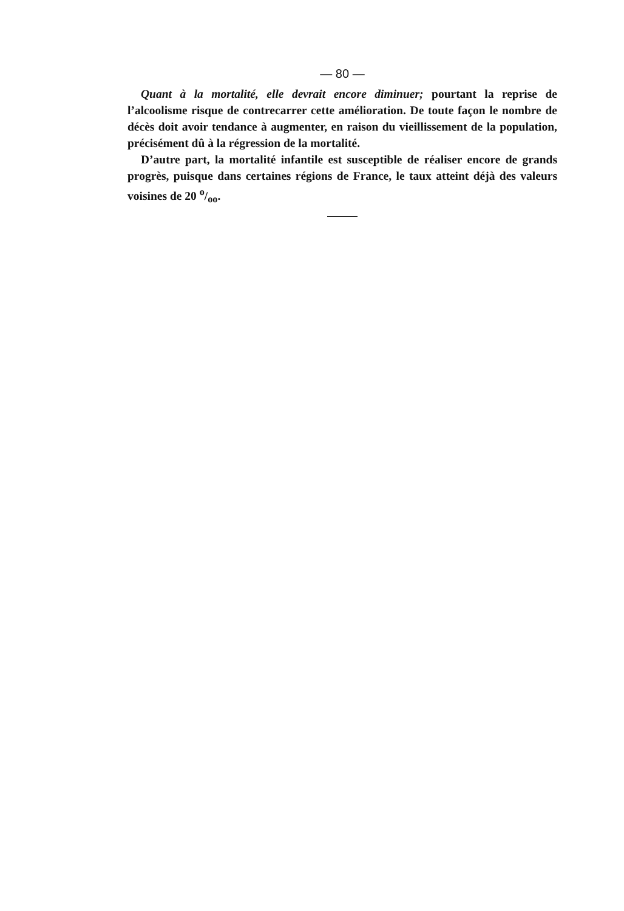— 80 —
Quant à la mortalité, elle devrait encore diminuer; pourtant la reprise de l’alcoolisme risque de contrecarrer cette amélioration. De toute façon le nombre de décès doit avoir tendance à augmenter, en raison du vieillissement de la population, précisément dû à la régression de la mortalité.
D’autre part, la mortalité infantile est susceptible de réaliser encore de grands progrès, puisque dans certaines régions de France, le taux atteint déjà des valeurs voisines de 20 o/oo.